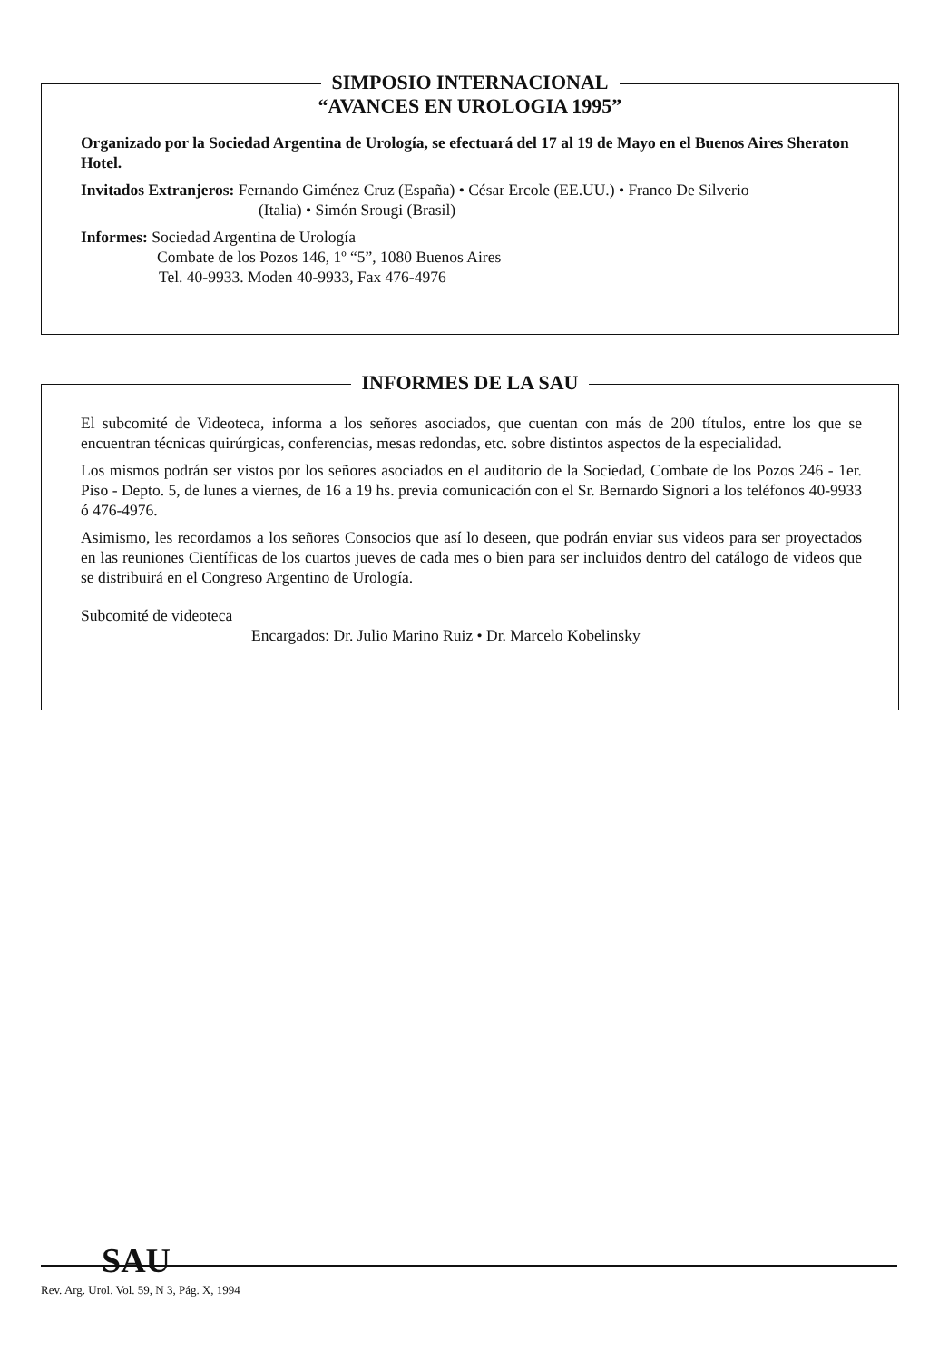SIMPOSIO INTERNACIONAL
“AVANCES EN UROLOGIA 1995”
Organizado por la Sociedad Argentina de Urología, se efectuará del 17 al 19 de Mayo en el Buenos Aires Sheraton Hotel.
Invitados Extranjeros: Fernando Giménez Cruz (España) • César Ercole (EE.UU.) • Franco De Silverio
(Italia) • Simón Srougi (Brasil)
Informes: Sociedad Argentina de Urología
Combate de los Pozos 146, 1º “5”, 1080 Buenos Aires
Tel. 40-9933. Moden 40-9933, Fax 476-4976
INFORMES DE LA SAU
El subcomité de Videoteca, informa a los señores asociados, que cuentan con más de 200 títulos, entre los que se encuentran técnicas quirúrgicas, conferencias, mesas redondas, etc. sobre distintos aspectos de la especialidad.
Los mismos podrán ser vistos por los señores asociados en el auditorio de la Sociedad, Combate de los Pozos 246 - 1er. Piso - Depto. 5, de lunes a viernes, de 16 a 19 hs. previa comunicación con el Sr. Bernardo Signori a los teléfonos 40-9933 ó 476-4976.
Asimismo, les recordamos a los señores Consocios que así lo deseen, que podrán enviar sus videos para ser proyectados en las reuniones Científicas de los cuartos jueves de cada mes o bien para ser incluidos dentro del catálogo de videos que se distribuirá en el Congreso Argentino de Urología.
Subcomité de videoteca
Encargados: Dr. Julio Marino Ruiz • Dr. Marcelo Kobelinsky
SAU
Rev. Arg. Urol. Vol. 59, N 3, Pág. X, 1994